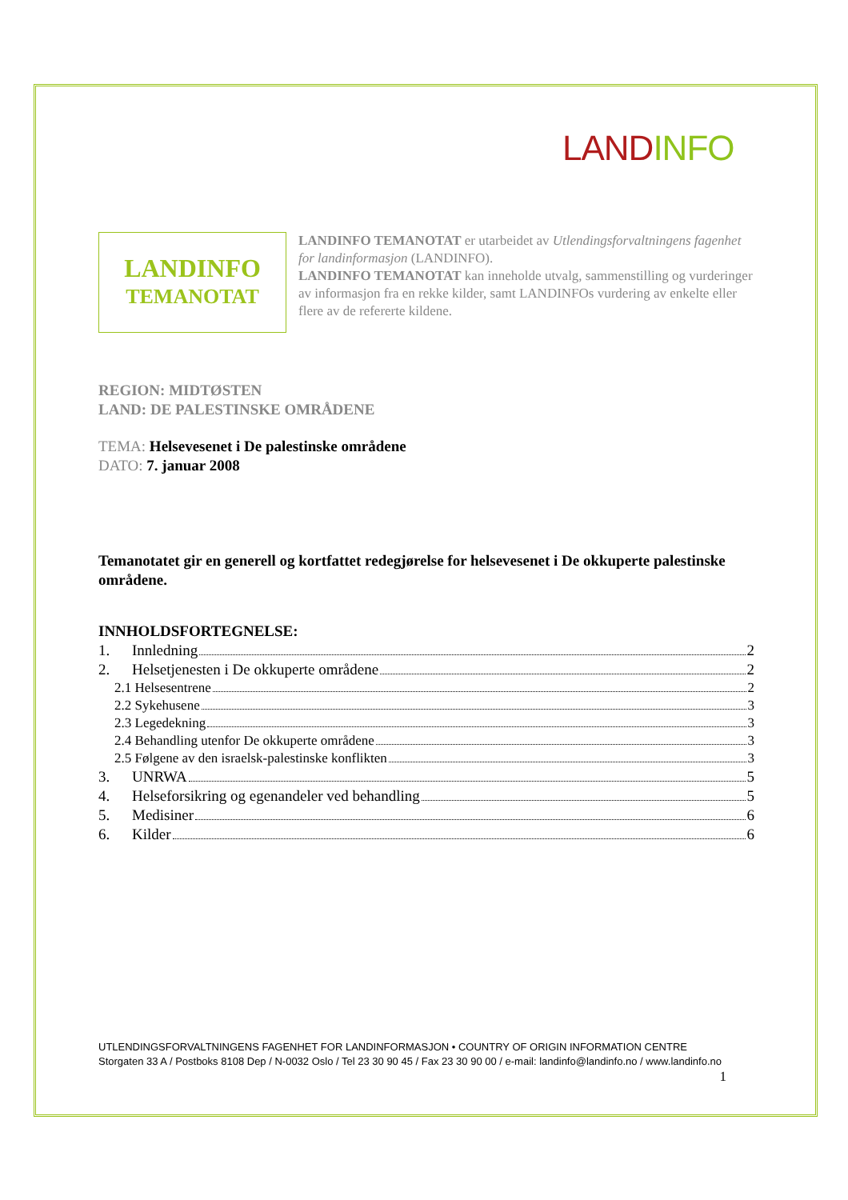LAND INFO
LANDINFO
TEMANOTAT
LANDINFO TEMANOTAT er utarbeidet av Utlendingsforvaltningens fagenhet for landinformasjon (LANDINFO).
LANDINFO TEMANOTAT kan inneholde utvalg, sammenstilling og vurderinger av informasjon fra en rekke kilder, samt LANDINFOs vurdering av enkelte eller flere av de refererte kildene.
REGION: MIDTØSTEN
LAND: DE PALESTINSKE OMRÅDENE
TEMA: Helsevesenet i De palestinske områdene
DATO: 7. januar 2008
Temanotatet gir en generell og kortfattet redegjørelse for helsevesenet i De okkuperte palestinske områdene.
INNHOLDSFORTEGNELSE:
1. Innledning 2
2. Helsetjenesten i De okkuperte områdene 2
2.1 Helsesentrene 2
2.2 Sykehusene 3
2.3 Legedekning 3
2.4 Behandling utenfor De okkuperte områdene 3
2.5 Følgene av den israelsk-palestinske konflikten 3
3. UNRWA 5
4. Helseforsikring og egenandeler ved behandling 5
5. Medisiner 6
6. Kilder 6
UTLENDINGSFORVALTNINGENS FAGENHET FOR LANDINFORMASJON • COUNTRY OF ORIGIN INFORMATION CENTRE
Storgaten 33 A / Postboks 8108 Dep / N-0032 Oslo / Tel 23 30 90 45 / Fax 23 30 90 00 / e-mail: landinfo@landinfo.no / www.landinfo.no
1